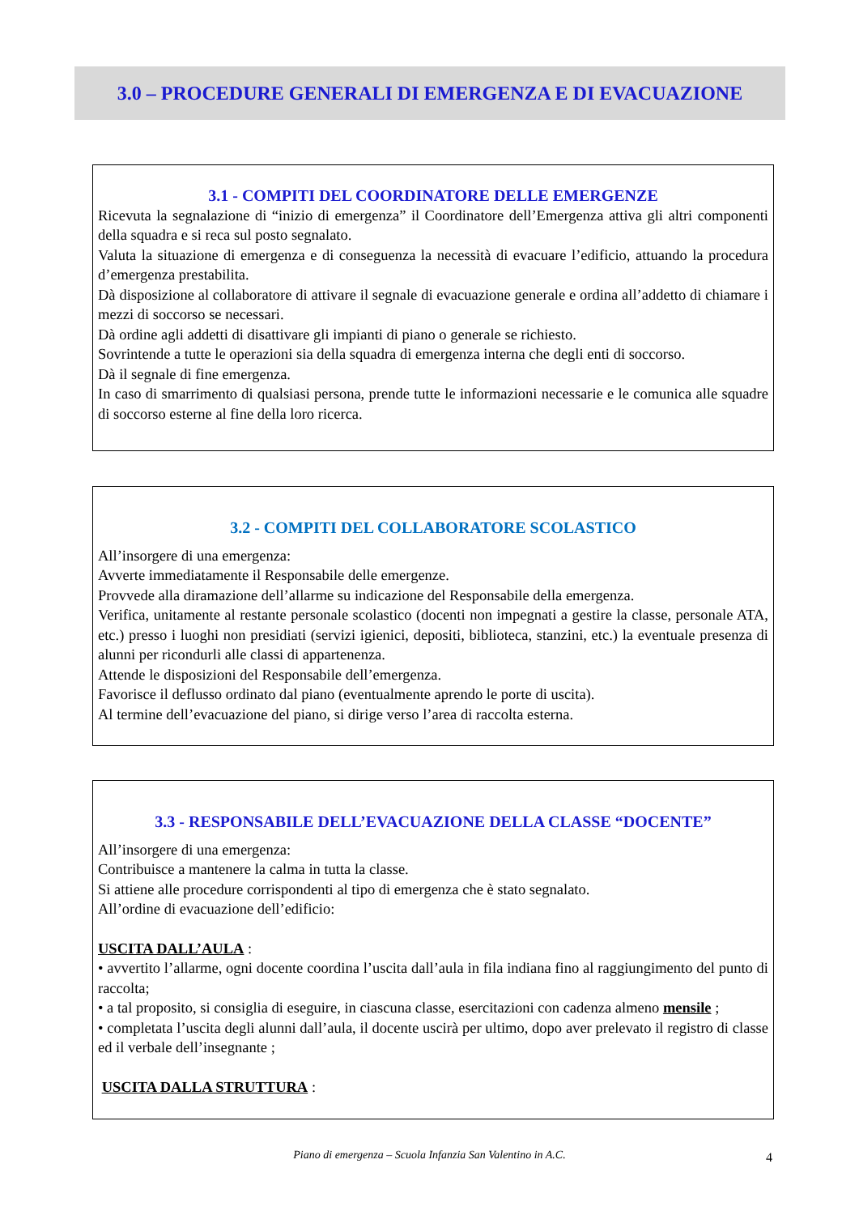3.0 – PROCEDURE GENERALI DI EMERGENZA E DI EVACUAZIONE
3.1 - COMPITI DEL COORDINATORE DELLE EMERGENZE
Ricevuta la segnalazione di “inizio di emergenza” il Coordinatore dell’Emergenza attiva gli altri componenti della squadra e si reca sul posto segnalato.
Valuta la situazione di emergenza e di conseguenza la necessità di evacuare l’edificio, attuando la procedura d’emergenza prestabilita.
Dà disposizione al collaboratore di attivare il segnale di evacuazione generale e ordina all’addetto di chiamare i mezzi di soccorso se necessari.
Dà ordine agli addetti di disattivare gli impianti di piano o generale se richiesto.
Sovrintende a tutte le operazioni sia della squadra di emergenza interna che degli enti di soccorso.
Dà il segnale di fine emergenza.
In caso di smarrimento di qualsiasi persona, prende tutte le informazioni necessarie e le comunica alle squadre di soccorso esterne al fine della loro ricerca.
3.2 - COMPITI DEL COLLABORATORE SCOLASTICO
All’insorgere di una emergenza:
Avverte immediatamente il Responsabile delle emergenze.
Provvede alla diramazione dell’allarme su indicazione del Responsabile della emergenza.
Verifica, unitamente al restante personale scolastico (docenti non impegnati a gestire la classe, personale ATA, etc.) presso i luoghi non presidiati (servizi igienici, depositi, biblioteca, stanzini, etc.) la eventuale presenza di alunni per ricondurli alle classi di appartenenza.
Attende le disposizioni del Responsabile dell’emergenza.
Favorisce il deflusso ordinato dal piano (eventualmente aprendo le porte di uscita).
Al termine dell’evacuazione del piano, si dirige verso l’area di raccolta esterna.
3.3 - RESPONSABILE DELL’EVACUAZIONE DELLA CLASSE “DOCENTE”
All’insorgere di una emergenza:
Contribuisce a mantenere la calma in tutta la classe.
Si attiene alle procedure corrispondenti al tipo di emergenza che è stato segnalato.
All’ordine di evacuazione dell’edificio:
USCITA DALL’AULA :
• avvertito l’allarme, ogni docente coordina l’uscita dall’aula in fila indiana fino al raggiungimento del punto di raccolta;
• a tal proposito, si consiglia di eseguire, in ciascuna classe, esercitazioni con cadenza almeno mensile ;
• completata l’uscita degli alunni dall’aula, il docente uscirà per ultimo, dopo aver prelevato il registro di classe ed il verbale dell’insegnante ;
USCITA DALLA STRUTTURA :
Piano di emergenza – Scuola Infanzia San Valentino in A.C. 4